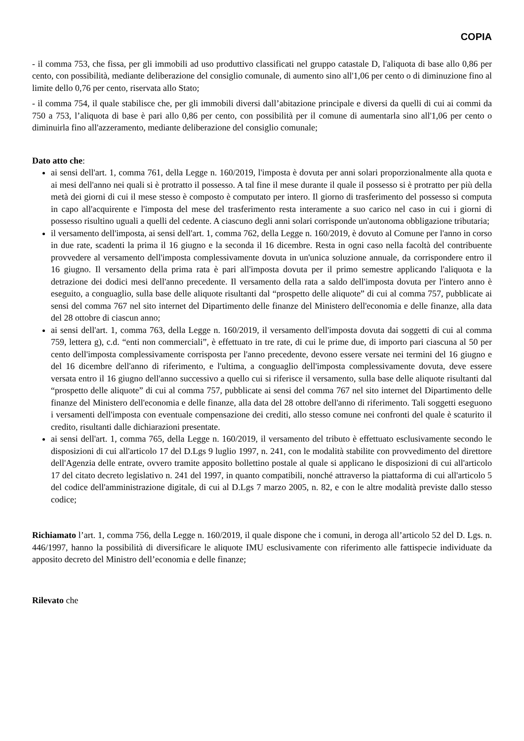COPIA
- il comma 753, che fissa, per gli immobili ad uso produttivo classificati nel gruppo catastale D, l'aliquota di base allo 0,86 per cento, con possibilità, mediante deliberazione del consiglio comunale, di aumento sino all'1,06 per cento o di diminuzione fino al limite dello 0,76 per cento, riservata allo Stato;
- il comma 754, il quale stabilisce che, per gli immobili diversi dall’abitazione principale e diversi da quelli di cui ai commi da 750 a 753, l’aliquota di base è pari allo 0,86 per cento, con possibilità per il comune di aumentarla sino all'1,06 per cento o diminuirla fino all'azzeramento, mediante deliberazione del consiglio comunale;
Dato atto che:
ai sensi dell'art. 1, comma 761, della Legge n. 160/2019, l'imposta è dovuta per anni solari proporzionalmente alla quota e ai mesi dell'anno nei quali si è protratto il possesso. A tal fine il mese durante il quale il possesso si è protratto per più della metà dei giorni di cui il mese stesso è composto è computato per intero. Il giorno di trasferimento del possesso si computa in capo all'acquirente e l'imposta del mese del trasferimento resta interamente a suo carico nel caso in cui i giorni di possesso risultino uguali a quelli del cedente. A ciascuno degli anni solari corrisponde un'autonoma obbligazione tributaria;
il versamento dell'imposta, ai sensi dell'art. 1, comma 762, della Legge n. 160/2019, è dovuto al Comune per l'anno in corso in due rate, scadenti la prima il 16 giugno e la seconda il 16 dicembre. Resta in ogni caso nella facoltà del contribuente provvedere al versamento dell'imposta complessivamente dovuta in un'unica soluzione annuale, da corrispondere entro il 16 giugno. Il versamento della prima rata è pari all'imposta dovuta per il primo semestre applicando l'aliquota e la detrazione dei dodici mesi dell'anno precedente. Il versamento della rata a saldo dell'imposta dovuta per l'intero anno è eseguito, a conguaglio, sulla base delle aliquote risultanti dal “prospetto delle aliquote” di cui al comma 757, pubblicate ai sensi del comma 767 nel sito internet del Dipartimento delle finanze del Ministero dell'economia e delle finanze, alla data del 28 ottobre di ciascun anno;
ai sensi dell'art. 1, comma 763, della Legge n. 160/2019, il versamento dell'imposta dovuta dai soggetti di cui al comma 759, lettera g), c.d. “enti non commerciali”, è effettuato in tre rate, di cui le prime due, di importo pari ciascuna al 50 per cento dell'imposta complessivamente corrisposta per l'anno precedente, devono essere versate nei termini del 16 giugno e del 16 dicembre dell'anno di riferimento, e l'ultima, a conguaglio dell'imposta complessivamente dovuta, deve essere versata entro il 16 giugno dell'anno successivo a quello cui si riferisce il versamento, sulla base delle aliquote risultanti dal “prospetto delle aliquote” di cui al comma 757, pubblicate ai sensi del comma 767 nel sito internet del Dipartimento delle finanze del Ministero dell'economia e delle finanze, alla data del 28 ottobre dell'anno di riferimento. Tali soggetti eseguono i versamenti dell'imposta con eventuale compensazione dei crediti, allo stesso comune nei confronti del quale è scaturito il credito, risultanti dalle dichiarazioni presentate.
ai sensi dell'art. 1, comma 765, della Legge n. 160/2019, il versamento del tributo è effettuato esclusivamente secondo le disposizioni di cui all'articolo 17 del D.Lgs 9 luglio 1997, n. 241, con le modalità stabilite con provvedimento del direttore dell'Agenzia delle entrate, ovvero tramite apposito bollettino postale al quale si applicano le disposizioni di cui all'articolo 17 del citato decreto legislativo n. 241 del 1997, in quanto compatibili, nonché attraverso la piattaforma di cui all'articolo 5 del codice dell'amministrazione digitale, di cui al D.Lgs 7 marzo 2005, n. 82, e con le altre modalità previste dallo stesso codice;
Richiamato l’art. 1, comma 756, della Legge n. 160/2019, il quale dispone che i comuni, in deroga all’articolo 52 del D. Lgs. n. 446/1997, hanno la possibilità di diversificare le aliquote IMU esclusivamente con riferimento alle fattispecie individuate da apposito decreto del Ministro dell’economia e delle finanze;
Rilevato che